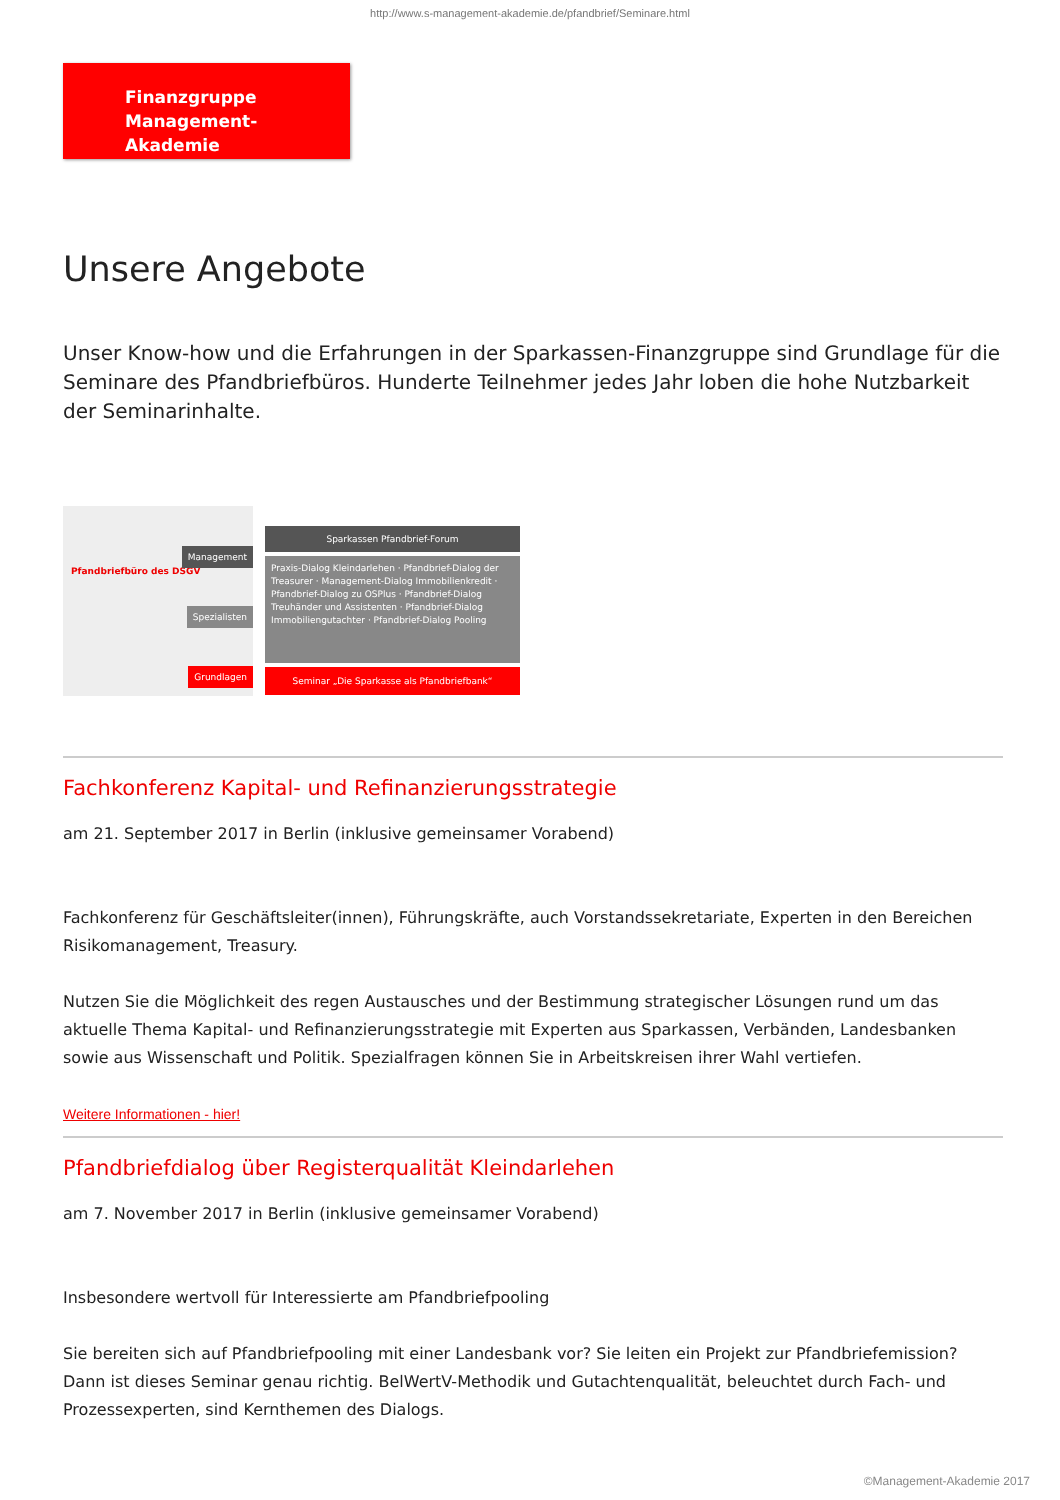http://www.s-management-akademie.de/pfandbrief/Seminare.html
Finanzgruppe
Management-Akademie
Unsere Angebote
Unser Know-how und die Erfahrungen in der Sparkassen-Finanzgruppe sind Grundlage für die Seminare des Pfandbriefbüros. Hunderte Teilnehmer jedes Jahr loben die hohe Nutzbarkeit der Seminarinhalte.
Pfandbriefbüro des DSGV
Management
Spezialisten
Grundlagen
Sparkassen Pfandbrief-Forum
Praxis-Dialog Kleindarlehen · Pfandbrief-Dialog der Treasurer · Management-Dialog Immobilienkredit · Pfandbrief-Dialog zu OSPlus · Pfandbrief-Dialog Treuhänder und Assistenten · Pfandbrief-Dialog Immobiliengutachter · Pfandbrief-Dialog Pooling
Seminar „Die Sparkasse als Pfandbriefbank“
Fachkonferenz Kapital- und Refinanzierungsstrategie
am 21. September 2017 in Berlin (inklusive gemeinsamer Vorabend)
Fachkonferenz für Geschäftsleiter(innen), Führungskräfte, auch Vorstandssekretariate, Experten in den Bereichen Risikomanagement, Treasury.
Nutzen Sie die Möglichkeit des regen Austausches und der Bestimmung strategischer Lösungen rund um das aktuelle Thema Kapital- und Refinanzierungsstrategie mit Experten aus Sparkassen, Verbänden, Landesbanken sowie aus Wissenschaft und Politik. Spezialfragen können Sie in Arbeitskreisen ihrer Wahl vertiefen.
Weitere Informationen - hier!
Pfandbriefdialog über Registerqualität Kleindarlehen
am 7. November 2017 in Berlin (inklusive gemeinsamer Vorabend)
Insbesondere wertvoll für Interessierte am Pfandbriefpooling
Sie bereiten sich auf Pfandbriefpooling mit einer Landesbank vor? Sie leiten ein Projekt zur Pfandbriefemission? Dann ist dieses Seminar genau richtig. BelWertV-Methodik und Gutachtenqualität, beleuchtet durch Fach- und Prozessexperten, sind Kernthemen des Dialogs.
©Management-Akademie 2017